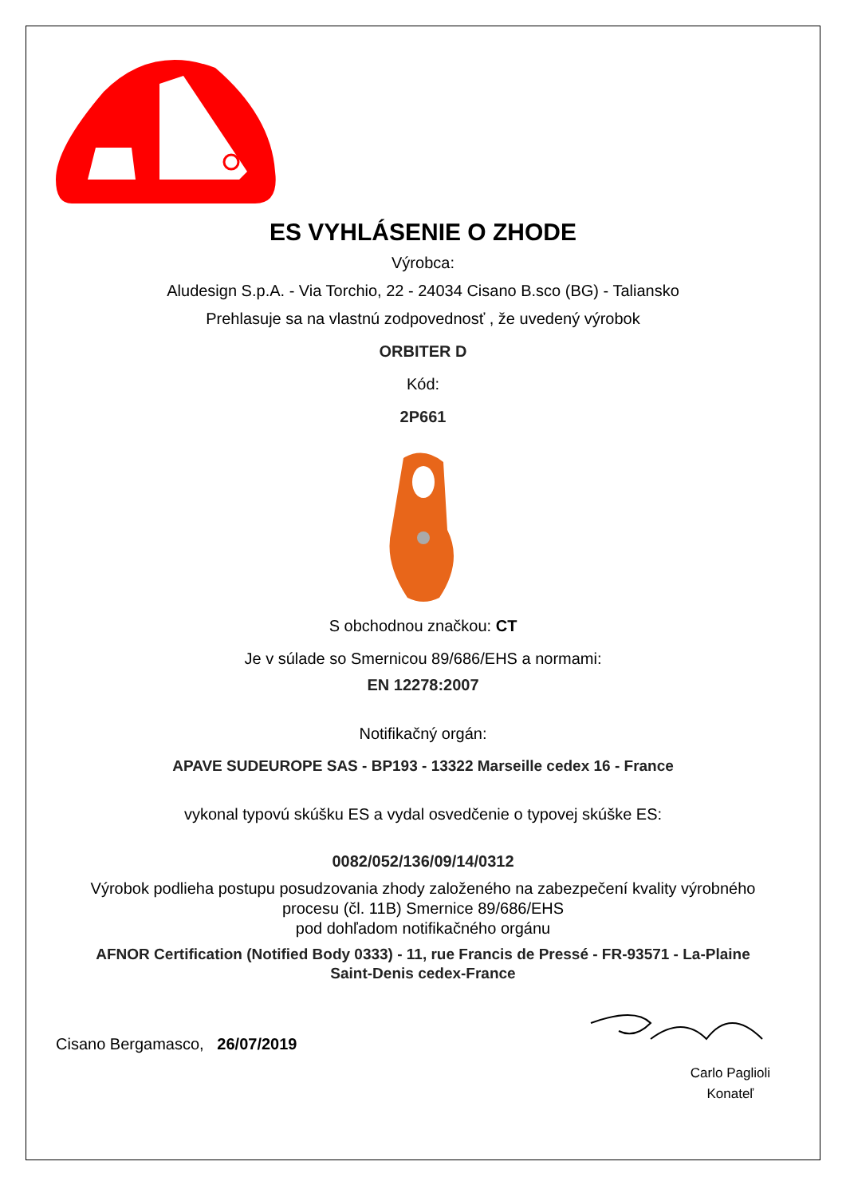ES VYHLÁSENIE O ZHODE
Výrobca:
Aludesign S.p.A. - Via Torchio, 22 - 24034 Cisano B.sco (BG) - Taliansko
Prehlasuje sa na vlastnú zodpovednosť , že uvedený výrobok
ORBITER D
Kód:
2P661
S obchodnou značkou: CT
Je v súlade so Smernicou 89/686/EHS a normami:
EN 12278:2007
Notifikačný orgán:
APAVE SUDEUROPE SAS - BP193 - 13322 Marseille cedex 16 - France
vykonal typovú skúšku ES a vydal osvedčenie o typovej skúške ES:
0082/052/136/09/14/0312
Výrobok podlieha postupu posudzovania zhody založeného na zabezpečení kvality výrobného
procesu (čl. 11B) Smernice 89/686/EHS
pod dohľadom notifikačného orgánu
AFNOR Certification (Notified Body 0333) - 11, rue Francis de Pressé - FR-93571 - La-Plaine
Saint-Denis cedex-France
Cisano Bergamasco, 26/07/2019
Carlo Paglioli
Konateľ